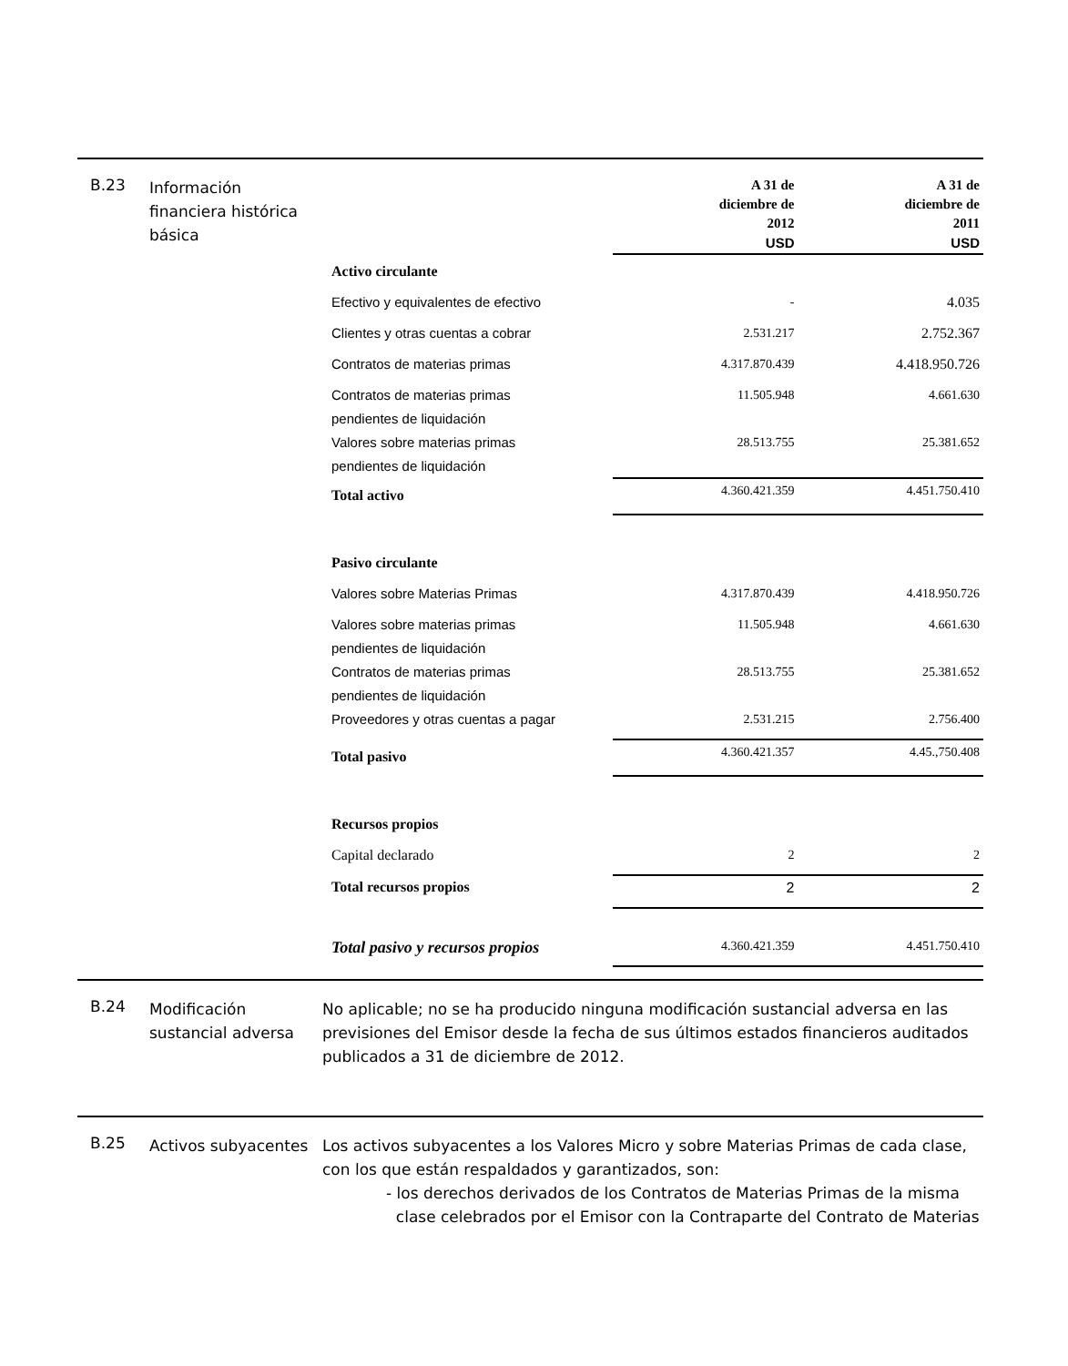B.23
Información financiera histórica básica
| | A 31 de diciembre de 2012 USD | A 31 de diciembre de 2011 USD |
| --- | --- | --- |
| Activo circulante | | |
| Efectivo y equivalentes de efectivo | - | 4.035 |
| Clientes y otras cuentas a cobrar | 2.531.217 | 2.752.367 |
| Contratos de materias primas | 4.317.870.439 | 4.418.950.726 |
| Contratos de materias primas pendientes de liquidación | 11.505.948 | 4.661.630 |
| Valores sobre materias primas pendientes de liquidación | 28.513.755 | 25.381.652 |
| Total activo | 4.360.421.359 | 4.451.750.410 |
| Pasivo circulante | | |
| Valores sobre Materias Primas | 4.317.870.439 | 4.418.950.726 |
| Valores sobre materias primas pendientes de liquidación | 11.505.948 | 4.661.630 |
| Contratos de materias primas pendientes de liquidación | 28.513.755 | 25.381.652 |
| Proveedores y otras cuentas a pagar | 2.531.215 | 2.756.400 |
| Total pasivo | 4.360.421.357 | 4.45.,750.408 |
| Recursos propios | | |
| Capital declarado | 2 | 2 |
| Total recursos propios | 2 | 2 |
| Total pasivo y recursos propios | 4.360.421.359 | 4.451.750.410 |
B.24
Modificación sustancial adversa
No aplicable; no se ha producido ninguna modificación sustancial adversa en las previsiones del Emisor desde la fecha de sus últimos estados financieros auditados publicados a 31 de diciembre de 2012.
B.25
Activos subyacentes
Los activos subyacentes a los Valores Micro y sobre Materias Primas de cada clase, con los que están respaldados y garantizados, son:
- los derechos derivados de los Contratos de Materias Primas de la misma
clase celebrados por el Emisor con la Contraparte del Contrato de Materias